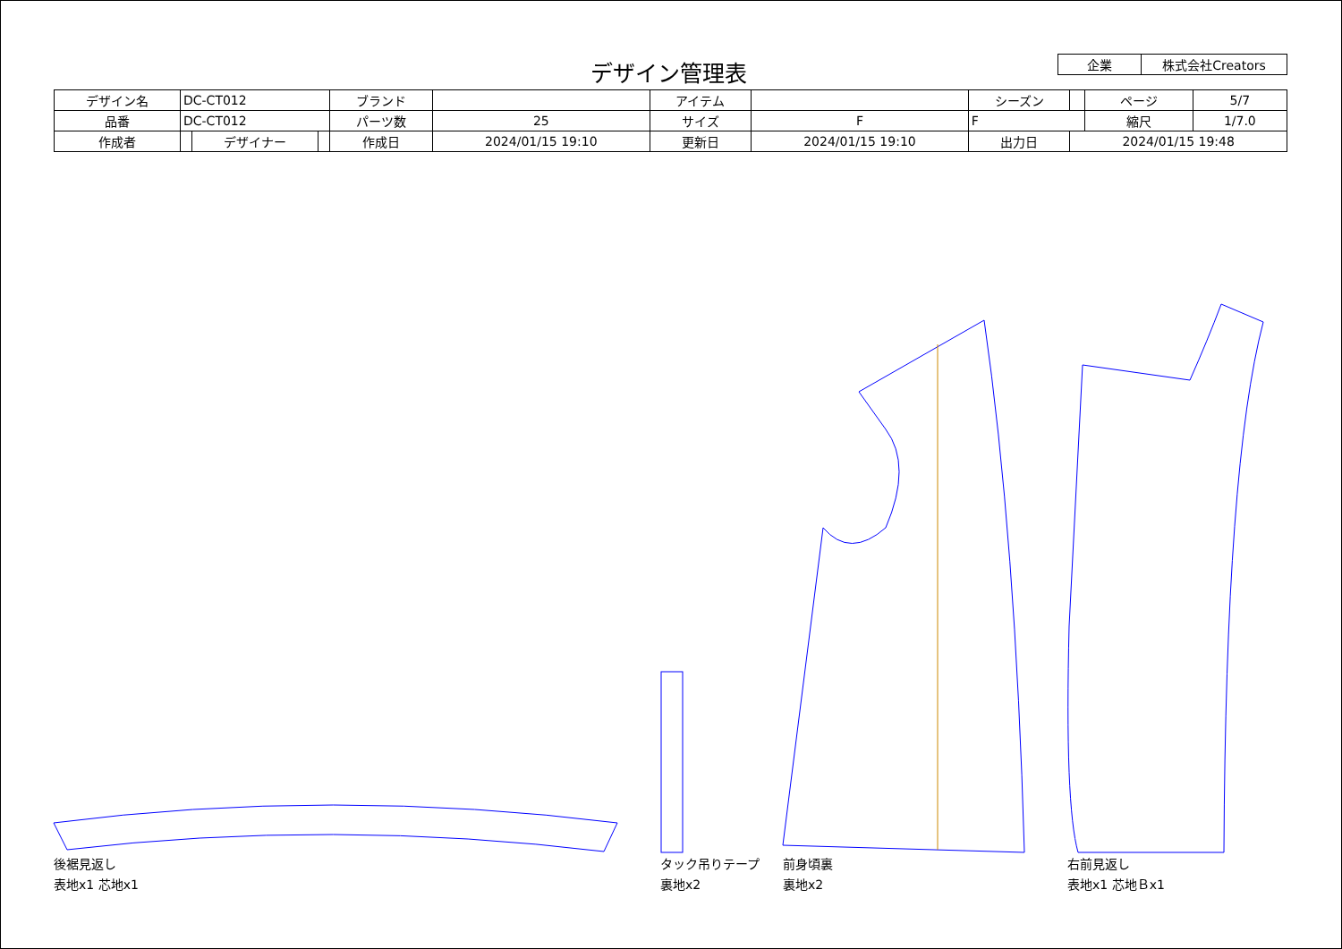デザイン管理表
| 企業 | 株式会社Creators |
| デザイン名 | DC-CT012 | | | ブランド | | アイテム | | | シーズン | | ページ | 5/7 |
| 品番 | DC-CT012 | | | パーツ数 | 25 | サイズ | F | F | | | 縮尺 | 1/7.0 |
| 作成者 | | デザイナー | | 作成日 | 2024/01/15 19:10 | 更新日 | 2024/01/15 19:10 | | 出力日 | 2024/01/15 19:48 | | |
後裾見返し
表地x1 芯地x1
タック吊りテープ
裏地x2
前身頃裏
裏地x2
右前見返し
表地x1 芯地Ｂx1